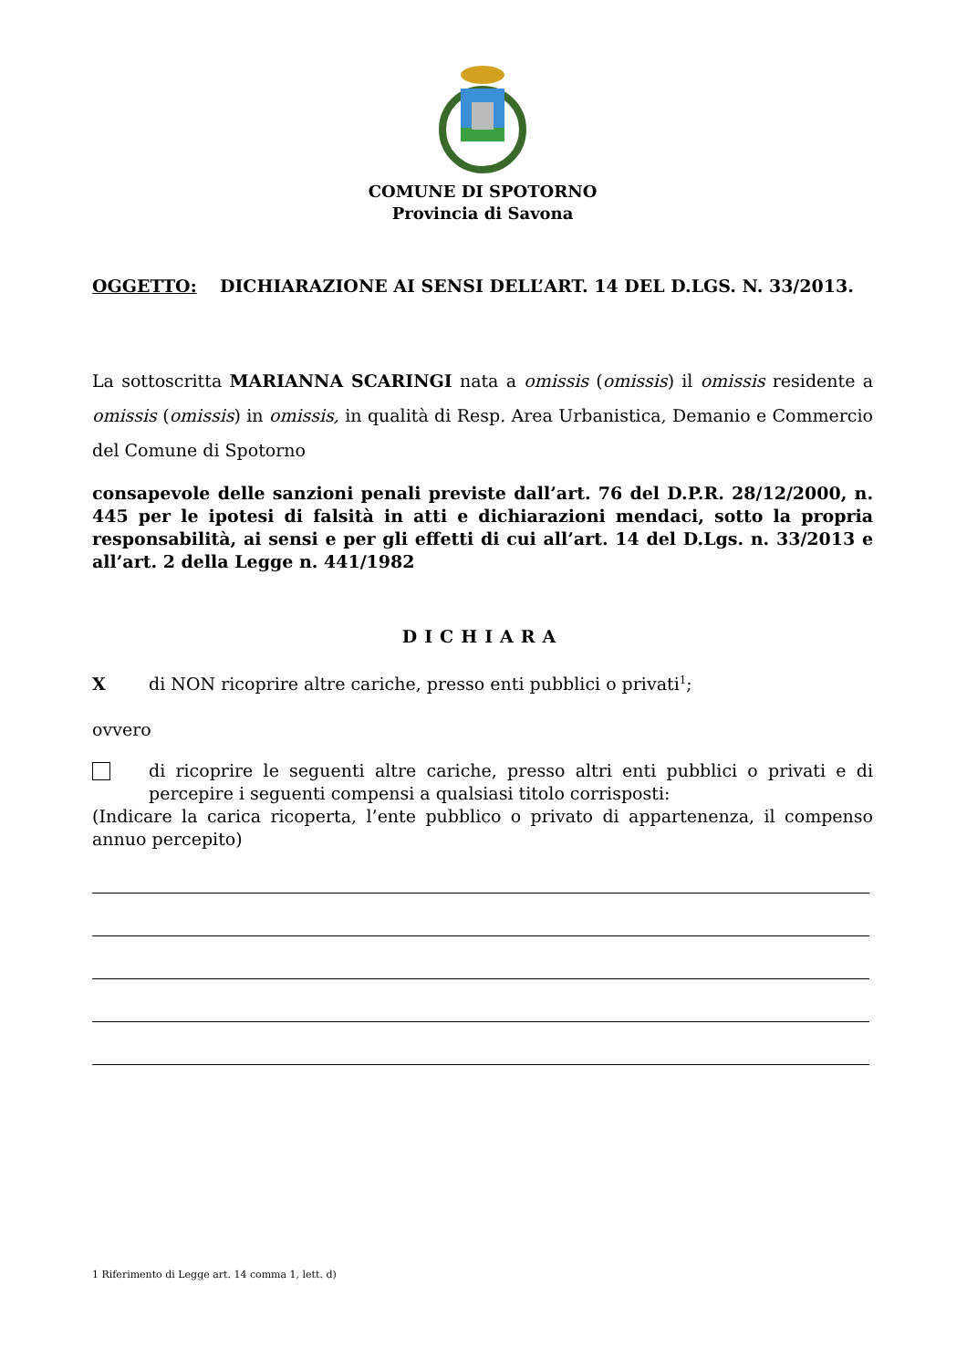COMUNE DI SPOTORNO
Provincia di Savona
OGGETTO: DICHIARAZIONE AI SENSI DELL’ART. 14 DEL D.LGS. N. 33/2013.
La sottoscritta MARIANNA SCARINGI nata a omissis (omissis) il omissis residente a omissis (omissis) in omissis, in qualità di Resp. Area Urbanistica, Demanio e Commercio del Comune di Spotorno
consapevole delle sanzioni penali previste dall’art. 76 del D.P.R. 28/12/2000, n. 445 per le ipotesi di falsità in atti e dichiarazioni mendaci, sotto la propria responsabilità, ai sensi e per gli effetti di cui all’art. 14 del D.Lgs. n. 33/2013 e all’art. 2 della Legge n. 441/1982
DICHIARA
Xdi NON ricoprire altre cariche, presso enti pubblici o privati<sup>1</sup>;
ovvero
di ricoprire le seguenti altre cariche, presso altri enti pubblici o privati e di percepire i seguenti compensi a qualsiasi titolo corrisposti:
(Indicare la carica ricoperta, l’ente pubblico o privato di appartenenza, il compenso annuo percepito)
1 Riferimento di Legge art. 14 comma 1, lett. d)